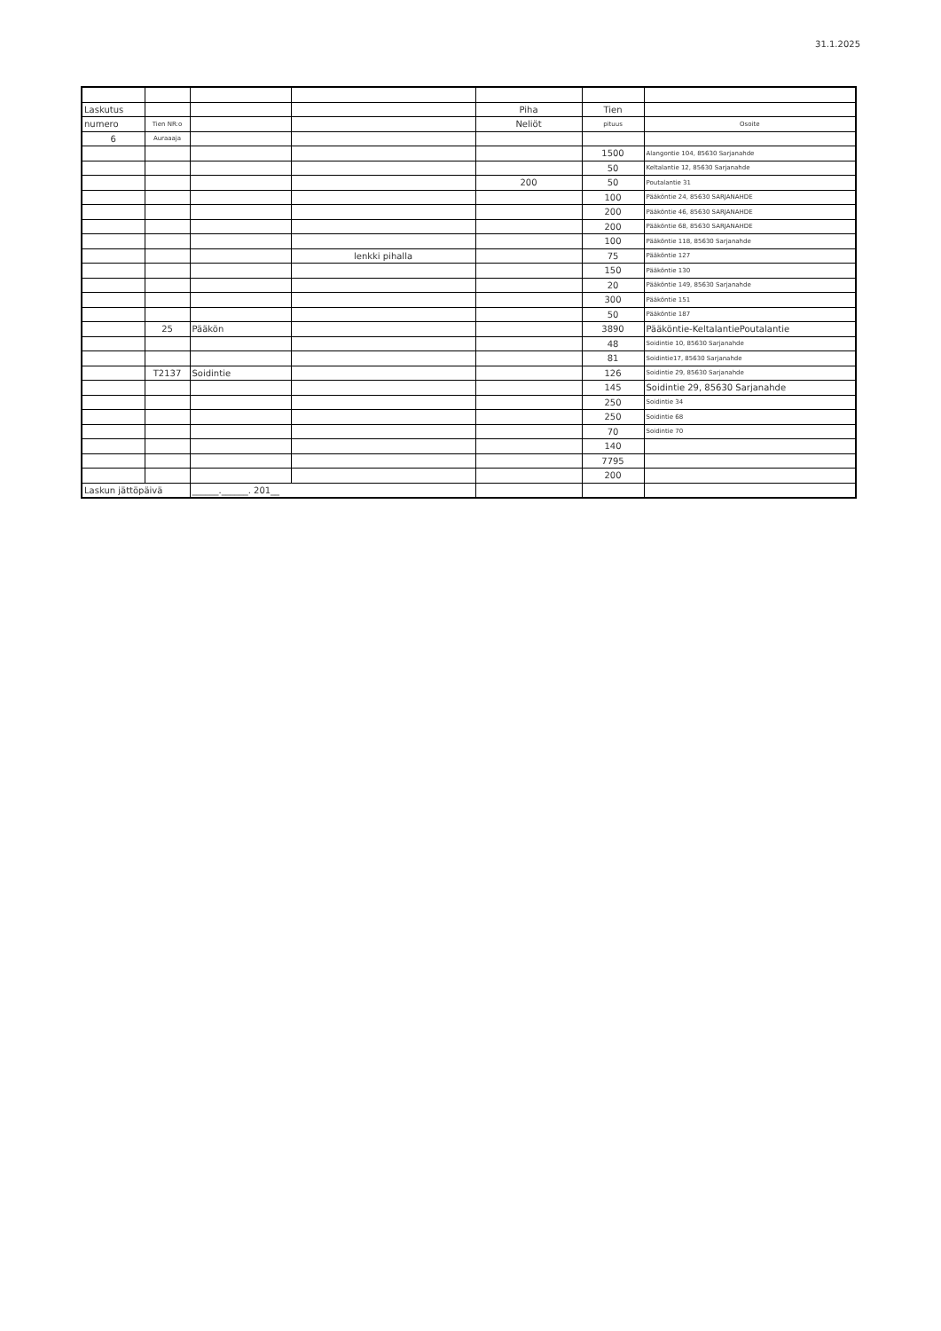31.1.2025
| Laskutus | | | | Piha | Tien | |
| numero | Tien NR:o | | | Neliöt | pituus | Osoite |
| 6 | Auraaaja | | | | | |
| | | | | | 1500 | Alangontie 104, 85630 Sarjanahde |
| | | | | | 50 | Keltalantie 12, 85630 Sarjanahde |
| | | | | 200 | 50 | Poutalantie 31 |
| | | | | | 100 | Pääköntie 24, 85630 SARJANAHDE |
| | | | | | 200 | Pääköntie 46, 85630 SARJANAHDE |
| | | | | | 200 | Pääköntie 68, 85630 SARJANAHDE |
| | | | | | 100 | Pääköntie 118, 85630 Sarjanahde |
| | | | lenkki pihalla | | 75 | Pääköntie 127 |
| | | | | | 150 | Pääköntie 130 |
| | | | | | 20 | Pääköntie 149, 85630 Sarjanahde |
| | | | | | 300 | Pääköntie 151 |
| | | | | | 50 | Pääköntie 187 |
| | 25 | Pääkön | | | 3890 | Pääköntie-KeltalantiePoutalantie |
| | | | | | 48 | Soidintie 10, 85630 Sarjanahde |
| | | | | | 81 | Soidintie17, 85630 Sarjanahde |
| | T2137 | Soidintie | | | 126 | Soidintie 29, 85630 Sarjanahde |
| | | | | | 145 | Soidintie 29, 85630 Sarjanahde |
| | | | | | 250 | Soidintie 34 |
| | | | | | 250 | Soidintie 68 |
| | | | | | 70 | Soidintie 70 |
| | | | | | 140 | |
| | | | | | 7795 | |
| | | | | | 200 | |
| Laskun jättöpäivä | | ______.______. 201__ | | | | |